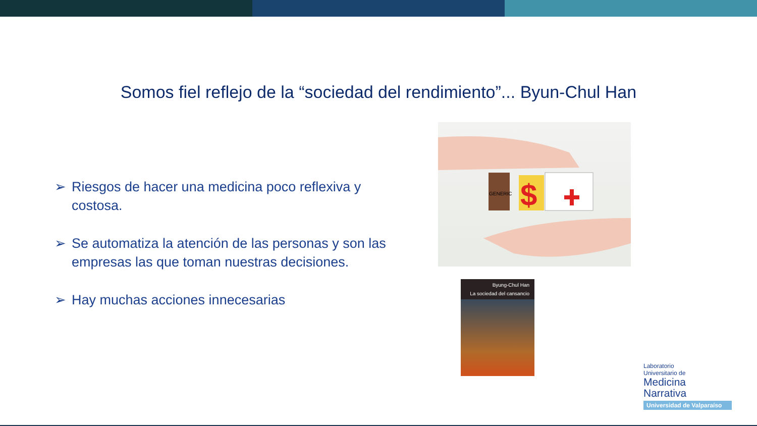Somos fiel reflejo de la “sociedad del rendimiento”... Byun-Chul Han
➢ Riesgos de hacer una medicina poco reflexiva y costosa.
➢ Se automatiza la atención de las personas y son las empresas las que toman nuestras decisiones.
➢ Hay muchas acciones innecesarias
GENERIC
$
Byung-Chul Han
La sociedad del cansancio
Laboratorio
Universitario de
Medicina
Narrativa
Universidad de Valparaíso